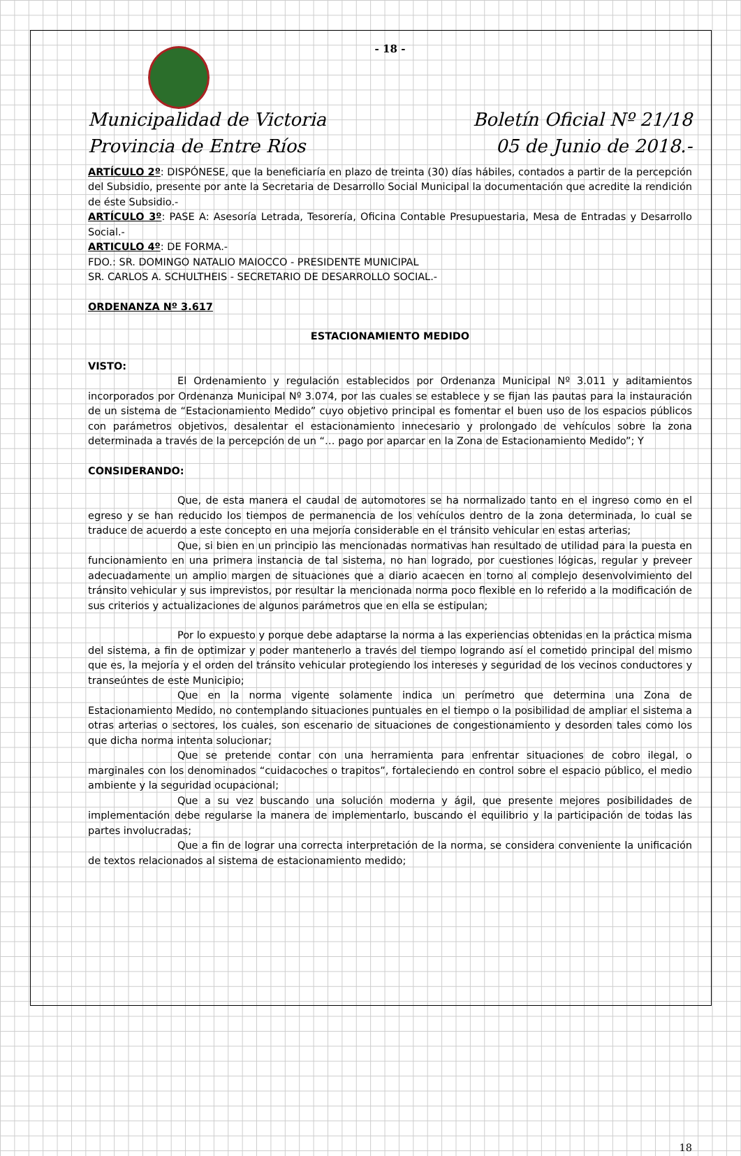- 18 -
Municipalidad de Victoria
Provincia de Entre Ríos
Boletín Oficial Nº 21/18
05 de Junio de 2018.-
ARTÍCULO 2º: DISPÓNESE, que la beneficiaría en plazo de treinta (30) días hábiles, contados a partir de la percepción del Subsidio, presente por ante la Secretaria de Desarrollo Social Municipal la documentación que acredite la rendición de éste Subsidio.-
ARTÍCULO 3º: PASE A: Asesoría Letrada, Tesorería, Oficina Contable Presupuestaria, Mesa de Entradas y Desarrollo Social.-
ARTICULO 4º: DE FORMA.-
FDO.: SR. DOMINGO NATALIO MAIOCCO - PRESIDENTE MUNICIPAL
SR. CARLOS A. SCHULTHEIS - SECRETARIO DE DESARROLLO SOCIAL.-
ORDENANZA Nº 3.617
ESTACIONAMIENTO MEDIDO
VISTO:
El Ordenamiento y regulación establecidos por Ordenanza Municipal Nº 3.011 y aditamientos incorporados por Ordenanza Municipal Nº 3.074, por las cuales se establece y se fijan las pautas para la instauración de un sistema de “Estacionamiento Medido” cuyo objetivo principal es fomentar el buen uso de los espacios públicos con parámetros objetivos, desalentar el estacionamiento innecesario y prolongado de vehículos sobre la zona determinada a través de la percepción de un “… pago por aparcar en la Zona de Estacionamiento Medido”; Y
CONSIDERANDO:
Que, de esta manera el caudal de automotores se ha normalizado tanto en el ingreso como en el egreso y se han reducido los tiempos de permanencia de los vehículos dentro de la zona determinada, lo cual se traduce de acuerdo a este concepto en una mejoría considerable en el tránsito vehicular en estas arterias;
Que, si bien en un principio las mencionadas normativas han resultado de utilidad para la puesta en funcionamiento en una primera instancia de tal sistema, no han logrado, por cuestiones lógicas, regular y preveer adecuadamente un amplio margen de situaciones que a diario acaecen en torno al complejo desenvolvimiento del tránsito vehicular y sus imprevistos, por resultar la mencionada norma poco flexible en lo referido a la modificación de sus criterios y actualizaciones de algunos parámetros que en ella se estipulan;
Por lo expuesto y porque debe adaptarse la norma a las experiencias obtenidas en la práctica misma del sistema, a fin de optimizar y poder mantenerlo a través del tiempo logrando así el cometido principal del mismo que es, la mejoría y el orden del tránsito vehicular protegiendo los intereses y seguridad de los vecinos conductores y transeúntes de este Municipio;
Que en la norma vigente solamente indica un perímetro que determina una Zona de Estacionamiento Medido, no contemplando situaciones puntuales en el tiempo o la posibilidad de ampliar el sistema a otras arterias o sectores, los cuales, son escenario de situaciones de congestionamiento y desorden tales como los que dicha norma intenta solucionar;
Que se pretende contar con una herramienta para enfrentar situaciones de cobro ilegal, o marginales con los denominados “cuidacoches o trapitos”, fortaleciendo en control sobre el espacio público, el medio ambiente y la seguridad ocupacional;
Que a su vez buscando una solución moderna y ágil, que presente mejores posibilidades de implementación debe regularse la manera de implementarlo, buscando el equilibrio y la participación de todas las partes involucradas;
Que a fin de lograr una correcta interpretación de la norma, se considera conveniente la unificación de textos relacionados al sistema de estacionamiento medido;
18